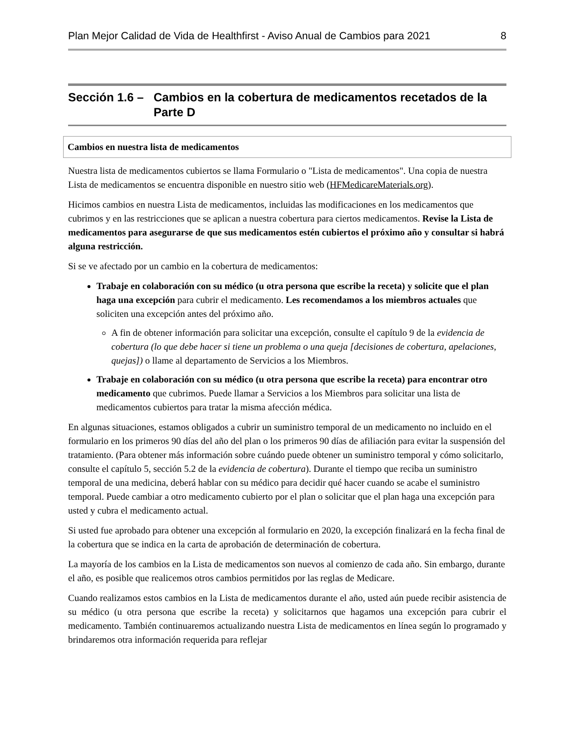Plan Mejor Calidad de Vida de Healthfirst - Aviso Anual de Cambios para 2021 8
Sección 1.6 – Cambios en la cobertura de medicamentos recetados de la Parte D
Cambios en nuestra lista de medicamentos
Nuestra lista de medicamentos cubiertos se llama Formulario o "Lista de medicamentos". Una copia de nuestra Lista de medicamentos se encuentra disponible en nuestro sitio web (HFMedicareMaterials.org).
Hicimos cambios en nuestra Lista de medicamentos, incluidas las modificaciones en los medicamentos que cubrimos y en las restricciones que se aplican a nuestra cobertura para ciertos medicamentos. Revise la Lista de medicamentos para asegurarse de que sus medicamentos estén cubiertos el próximo año y consultar si habrá alguna restricción.
Si se ve afectado por un cambio en la cobertura de medicamentos:
Trabaje en colaboración con su médico (u otra persona que escribe la receta) y solicite que el plan haga una excepción para cubrir el medicamento. Les recomendamos a los miembros actuales que soliciten una excepción antes del próximo año.
A fin de obtener información para solicitar una excepción, consulte el capítulo 9 de la evidencia de cobertura (lo que debe hacer si tiene un problema o una queja [decisiones de cobertura, apelaciones, quejas]) o llame al departamento de Servicios a los Miembros.
Trabaje en colaboración con su médico (u otra persona que escribe la receta) para encontrar otro medicamento que cubrimos. Puede llamar a Servicios a los Miembros para solicitar una lista de medicamentos cubiertos para tratar la misma afección médica.
En algunas situaciones, estamos obligados a cubrir un suministro temporal de un medicamento no incluido en el formulario en los primeros 90 días del año del plan o los primeros 90 días de afiliación para evitar la suspensión del tratamiento. (Para obtener más información sobre cuándo puede obtener un suministro temporal y cómo solicitarlo, consulte el capítulo 5, sección 5.2 de la evidencia de cobertura). Durante el tiempo que reciba un suministro temporal de una medicina, deberá hablar con su médico para decidir qué hacer cuando se acabe el suministro temporal. Puede cambiar a otro medicamento cubierto por el plan o solicitar que el plan haga una excepción para usted y cubra el medicamento actual.
Si usted fue aprobado para obtener una excepción al formulario en 2020, la excepción finalizará en la fecha final de la cobertura que se indica en la carta de aprobación de determinación de cobertura.
La mayoría de los cambios en la Lista de medicamentos son nuevos al comienzo de cada año. Sin embargo, durante el año, es posible que realicemos otros cambios permitidos por las reglas de Medicare.
Cuando realizamos estos cambios en la Lista de medicamentos durante el año, usted aún puede recibir asistencia de su médico (u otra persona que escribe la receta) y solicitarnos que hagamos una excepción para cubrir el medicamento. También continuaremos actualizando nuestra Lista de medicamentos en línea según lo programado y brindaremos otra información requerida para reflejar